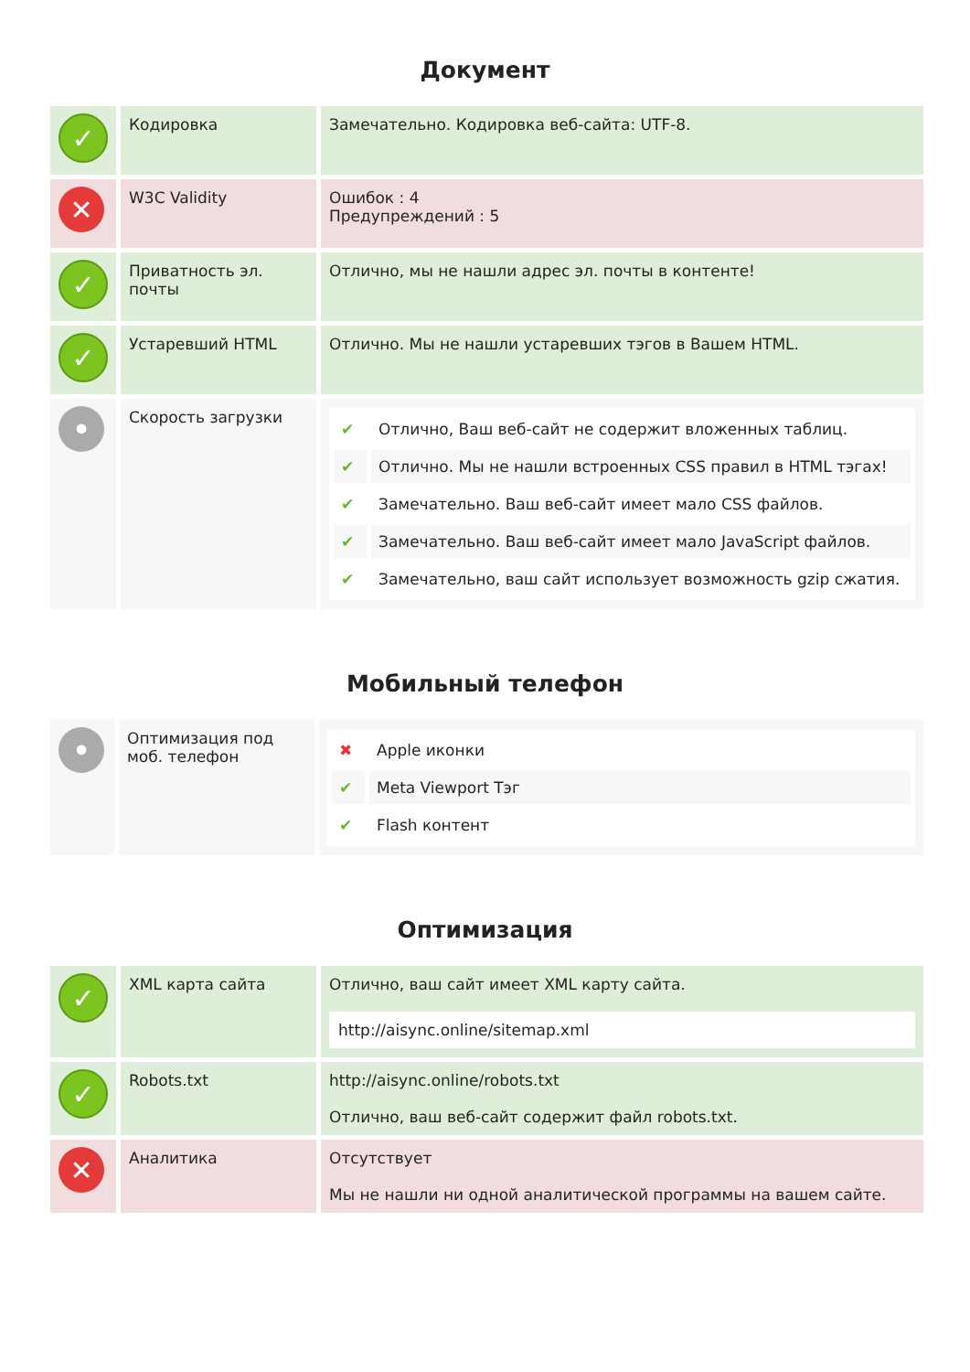Документ
| ✓ | Кодировка | Замечательно. Кодировка веб-сайта: UTF-8. |
| ✕ | W3C Validity | Ошибок : 4 Предупреждений : 5 |
| ✓ | Приватность эл. почты | Отлично, мы не нашли адрес эл. почты в контенте! |
| ✓ | Устаревший HTML | Отлично. Мы не нашли устаревших тэгов в Вашем HTML. |
| • | Скорость загрузки | / ✔ / Отлично, Ваш веб-сайт не содержит вложенных таблиц. / / ✔ / Отлично. Мы не нашли встроенных CSS правил в HTML тэгах! / / ✔ / Замечательно. Ваш веб-сайт имеет мало CSS файлов. / / ✔ / Замечательно. Ваш веб-сайт имеет мало JavaScript файлов. / / ✔ / Замечательно, ваш сайт использует возможность gzip сжатия. / |
Мобильный телефон
| • | Оптимизация под моб. телефон | / ✖ / Apple иконки / / ✔ / Meta Viewport Тэг / / ✔ / Flash контент / |
Оптимизация
| ✓ | XML карта сайта | Отлично, ваш сайт имеет XML карту сайта. http://aisync.online/sitemap.xml |
| ✓ | Robots.txt | http://aisync.online/robots.txt Отлично, ваш веб-сайт содержит файл robots.txt. |
| ✕ | Аналитика | Отсутствует Мы не нашли ни одной аналитической программы на вашем сайте. |